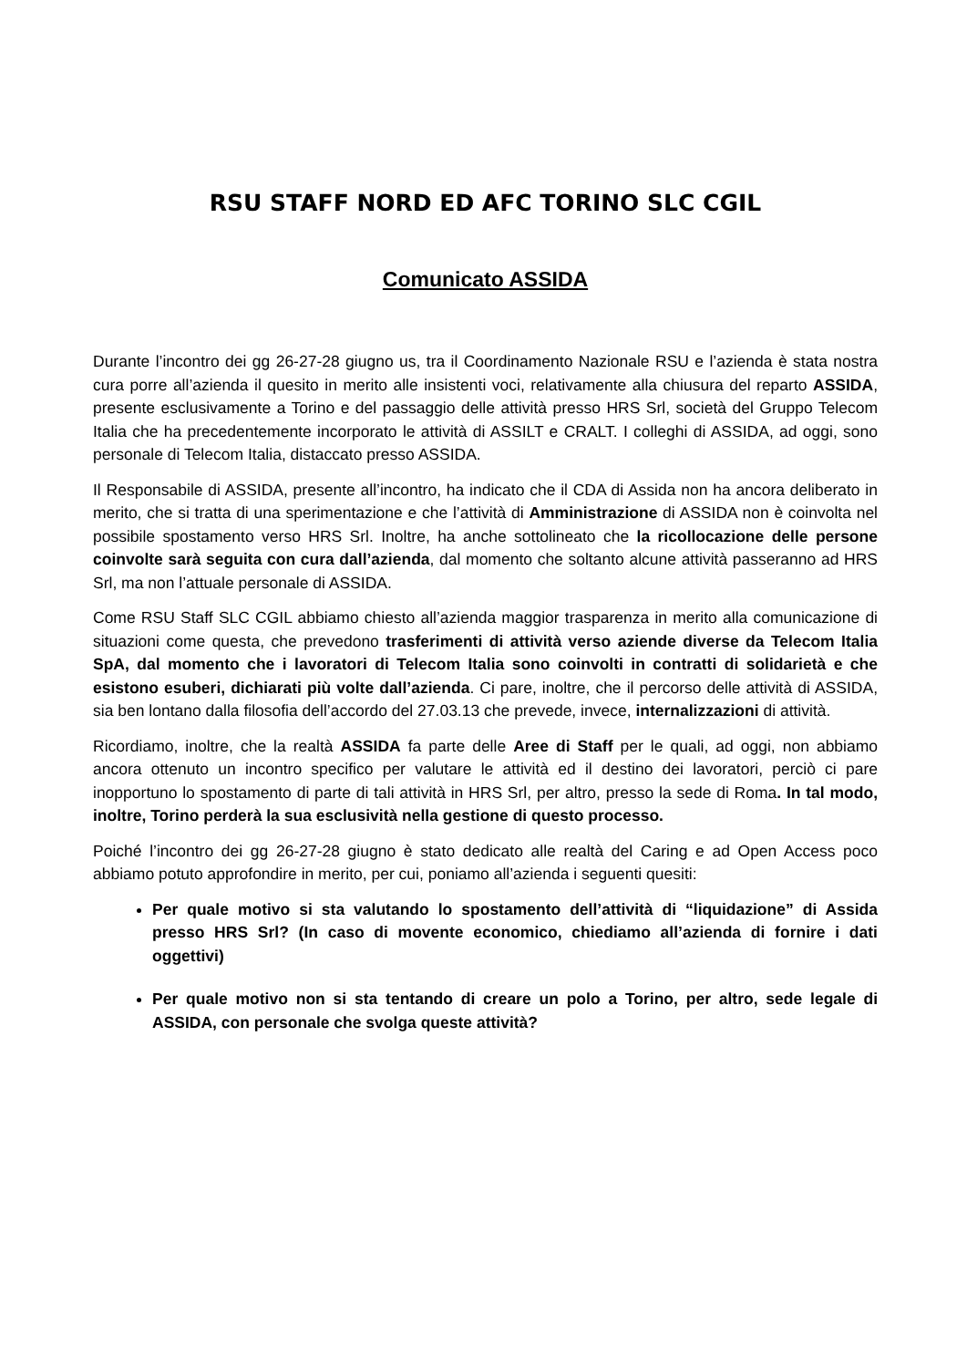RSU STAFF NORD ED AFC TORINO SLC CGIL
Comunicato ASSIDA
Durante l’incontro dei gg 26-27-28 giugno us, tra il Coordinamento Nazionale RSU e l’azienda è stata nostra cura porre all’azienda il quesito in merito alle insistenti voci, relativamente alla chiusura del reparto ASSIDA, presente esclusivamente a Torino e del passaggio delle attività presso HRS Srl, società del Gruppo Telecom Italia che ha precedentemente incorporato le attività di ASSILT e CRALT. I colleghi di ASSIDA, ad oggi, sono personale di Telecom Italia, distaccato presso ASSIDA.
Il Responsabile di ASSIDA, presente all’incontro, ha indicato che il CDA di Assida non ha ancora deliberato in merito, che si tratta di una sperimentazione e che l’attività di Amministrazione di ASSIDA non è coinvolta nel possibile spostamento verso HRS Srl. Inoltre, ha anche sottolineato che la ricollocazione delle persone coinvolte sarà seguita con cura dall’azienda, dal momento che soltanto alcune attività passeranno ad HRS Srl, ma non l’attuale personale di ASSIDA.
Come RSU Staff SLC CGIL abbiamo chiesto all’azienda maggior trasparenza in merito alla comunicazione di situazioni come questa, che prevedono trasferimenti di attività verso aziende diverse da Telecom Italia SpA, dal momento che i lavoratori di Telecom Italia sono coinvolti in contratti di solidarietà e che esistono esuberi, dichiarati più volte dall’azienda. Ci pare, inoltre, che il percorso delle attività di ASSIDA, sia ben lontano dalla filosofia dell’accordo del 27.03.13 che prevede, invece, internalizzazioni di attività.
Ricordiamo, inoltre, che la realtà ASSIDA fa parte delle Aree di Staff per le quali, ad oggi, non abbiamo ancora ottenuto un incontro specifico per valutare le attività ed il destino dei lavoratori, perciò ci pare inopportuno lo spostamento di parte di tali attività in HRS Srl, per altro, presso la sede di Roma. In tal modo, inoltre, Torino perderà la sua esclusività nella gestione di questo processo.
Poiché l’incontro dei gg 26-27-28 giugno è stato dedicato alle realtà del Caring e ad Open Access poco abbiamo potuto approfondire in merito, per cui, poniamo all’azienda i seguenti quesiti:
Per quale motivo si sta valutando lo spostamento dell’attività di “liquidazione” di Assida presso HRS Srl? (In caso di movente economico, chiediamo all’azienda di fornire i dati oggettivi)
Per quale motivo non si sta tentando di creare un polo a Torino, per altro, sede legale di ASSIDA, con personale che svolga queste attività?